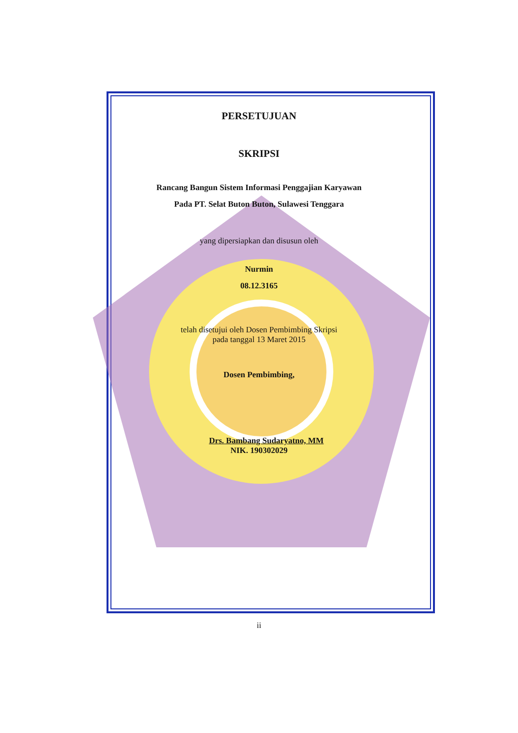PERSETUJUAN
SKRIPSI
Rancang Bangun Sistem Informasi Penggajian Karyawan
Pada PT. Selat Buton Buton, Sulawesi Tenggara
yang dipersiapkan dan disusun oleh
Nurmin
08.12.3165
telah disetujui oleh Dosen Pembimbing Skripsi
pada tanggal 13 Maret 2015
Dosen Pembimbing,
Drs. Bambang Sudaryatno, MM
NIK. 190302029
ii